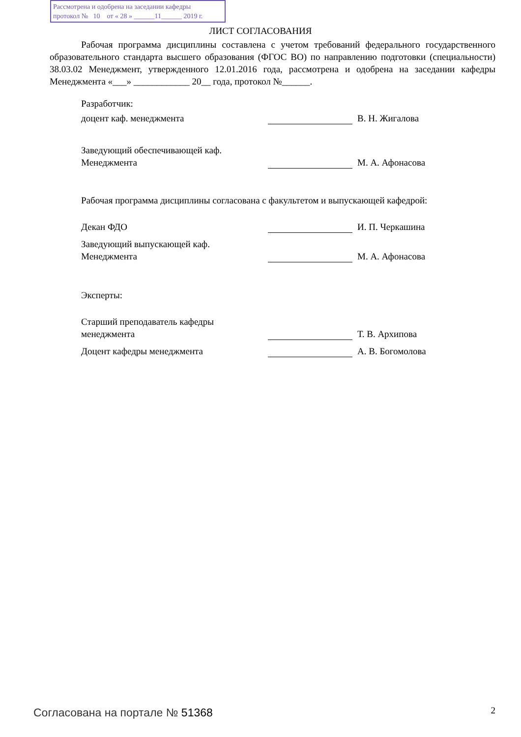Рассмотрена и одобрена на заседании кафедры
протокол № 10 от « 28 » ______11______ 2019 г.
ЛИСТ СОГЛАСОВАНИЯ
Рабочая программа дисциплины составлена с учетом требований федерального государственного образовательного стандарта высшего образования (ФГОС ВО) по направлению подготовки (специальности) 38.03.02 Менеджмент, утвержденного 12.01.2016 года, рассмотрена и одобрена на заседании кафедры Менеджмента «___» ____________ 20__ года, протокол №______.
Разработчик:
доцент каф. менеджмента
В. Н. Жигалова
Заведующий обеспечивающей каф.
Менеджмента
М. А. Афонасова
Рабочая программа дисциплины согласована с факультетом и выпускающей кафедрой:
Декан ФДО
И. П. Черкашина
Заведующий выпускающей каф.
Менеджмента
М. А. Афонасова
Эксперты:
Старший преподаватель кафедры
менеджмента
Т. В. Архипова
Доцент кафедры менеджмента
А. В. Богомолова
Согласована на портале № 51368 2